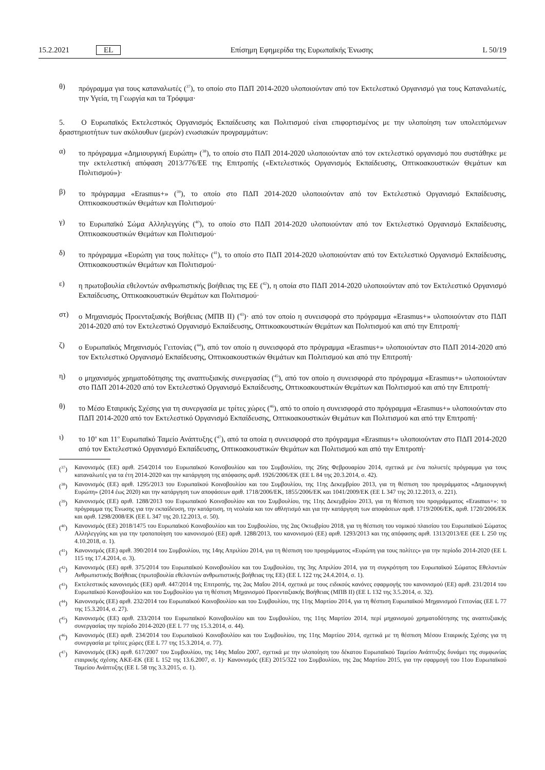15.2.2021 EL
Επίσημη Εφημερίδα της Ευρωπαϊκής Ένωσης L 50/19
θ) πρόγραμμα για τους καταναλωτές (<sup>37</sup>), το οποίο στο ΠΔΠ 2014-2020 υλοποιούνταν από τον Εκτελεστικό Οργανισμό για τους Καταναλωτές, την Υγεία, τη Γεωργία και τα Τρόφιμα·
5. Ο Ευρωπαϊκός Εκτελεστικός Οργανισμός Εκπαίδευσης και Πολιτισμού είναι επιφορτισμένος με την υλοποίηση των υπολειπόμενων δραστηριοτήτων των ακόλουθων (μερών) ενωσιακών προγραμμάτων:
α) το πρόγραμμα «Δημιουργική Ευρώπη» (<sup>38</sup>), το οποίο στο ΠΔΠ 2014-2020 υλοποιούνταν από τον εκτελεστικό οργανισμό που συστάθηκε με την εκτελεστική απόφαση 2013/776/ΕΕ της Επιτροπής («Εκτελεστικός Οργανισμός Εκπαίδευσης, Οπτικοακουστικών Θεμάτων και Πολιτισμού»)·
β) το πρόγραμμα «Erasmus+» (<sup>39</sup>), το οποίο στο ΠΔΠ 2014-2020 υλοποιούνταν από τον Εκτελεστικό Οργανισμό Εκπαίδευσης, Οπτικοακουστικών Θεμάτων και Πολιτισμού·
γ) το Ευρωπαϊκό Σώμα Αλληλεγγύης (<sup>40</sup>), το οποίο στο ΠΔΠ 2014-2020 υλοποιούνταν από τον Εκτελεστικό Οργανισμό Εκπαίδευσης, Οπτικοακουστικών Θεμάτων και Πολιτισμού·
δ) το πρόγραμμα «Ευρώπη για τους πολίτες» (<sup>41</sup>), το οποίο στο ΠΔΠ 2014-2020 υλοποιούνταν από τον Εκτελεστικό Οργανισμό Εκπαίδευσης, Οπτικοακουστικών Θεμάτων και Πολιτισμού·
ε) η πρωτοβουλία εθελοντών ανθρωπιστικής βοήθειας της ΕΕ (<sup>42</sup>), η οποία στο ΠΔΠ 2014-2020 υλοποιούνταν από τον Εκτελεστικό Οργανισμό Εκπαίδευσης, Οπτικοακουστικών Θεμάτων και Πολιτισμού·
στ) ο Μηχανισμός Προενταξιακής Βοήθειας (ΜΠΒ ΙΙ) (<sup>43</sup>)· από τον οποίο η συνεισφορά στο πρόγραμμα «Erasmus+» υλοποιούνταν στο ΠΔΠ 2014-2020 από τον Εκτελεστικό Οργανισμό Εκπαίδευσης, Οπτικοακουστικών Θεμάτων και Πολιτισμού και από την Επιτροπή·
ζ) ο Ευρωπαϊκός Μηχανισμός Γειτονίας (<sup>44</sup>), από τον οποίο η συνεισφορά στο πρόγραμμα «Erasmus+» υλοποιούνταν στο ΠΔΠ 2014-2020 από τον Εκτελεστικό Οργανισμό Εκπαίδευσης, Οπτικοακουστικών Θεμάτων και Πολιτισμού και από την Επιτροπή·
η) ο μηχανισμός χρηματοδότησης της αναπτυξιακής συνεργασίας (<sup>45</sup>), από τον οποίο η συνεισφορά στο πρόγραμμα «Erasmus+» υλοποιούνταν στο ΠΔΠ 2014-2020 από τον Εκτελεστικό Οργανισμό Εκπαίδευσης, Οπτικοακουστικών Θεμάτων και Πολιτισμού και από την Επιτροπή·
θ) το Μέσο Εταιρικής Σχέσης για τη συνεργασία με τρίτες χώρες (<sup>46</sup>), από το οποίο η συνεισφορά στο πρόγραμμα «Erasmus+» υλοποιούνταν στο ΠΔΠ 2014-2020 από τον Εκτελεστικό Οργανισμό Εκπαίδευσης, Οπτικοακουστικών Θεμάτων και Πολιτισμού και από την Επιτροπή·
ι) το 10<sup>ο</sup> και 11<sup>ο</sup> Ευρωπαϊκό Ταμείο Ανάπτυξης (<sup>47</sup>), από τα οποία η συνεισφορά στο πρόγραμμα «Erasmus+» υλοποιούνταν στο ΠΔΠ 2014-2020 από τον Εκτελεστικό Οργανισμό Εκπαίδευσης, Οπτικοακουστικών Θεμάτων και Πολιτισμού και από την Επιτροπή·
(<sup>37</sup>) Κανονισμός (ΕΕ) αριθ. 254/2014 του Ευρωπαϊκού Κοινοβουλίου και του Συμβουλίου, της 26ης Φεβρουαρίου 2014, σχετικά με ένα πολυετές πρόγραμμα για τους καταναλωτές για τα έτη 2014-2020 και την κατάργηση της απόφασης αριθ. 1926/2006/ΕΚ (ΕΕ L 84 της 20.3.2014, σ. 42).
(<sup>38</sup>) Κανονισμός (ΕΕ) αριθ. 1295/2013 του Ευρωπαϊκού Κοινοβουλίου και του Συμβουλίου, της 11ης Δεκεμβρίου 2013, για τη θέσπιση του προγράμματος «Δημιουργική Ευρώπη» (2014 έως 2020) και την κατάργηση των αποφάσεων αριθ. 1718/2006/ΕΚ, 1855/2006/ΕΚ και 1041/2009/ΕΚ (ΕΕ L 347 της 20.12.2013, σ. 221).
(<sup>39</sup>) Κανονισμός (ΕΕ) αριθ. 1288/2013 του Ευρωπαϊκού Κοινοβουλίου και του Συμβουλίου, της 11ης Δεκεμβρίου 2013, για τη θέσπιση του προγράμματος «Erasmus+»: το πρόγραμμα της Ένωσης για την εκπαίδευση, την κατάρτιση, τη νεολαία και τον αθλητισμό και για την κατάργηση των αποφάσεων αριθ. 1719/2006/ΕΚ, αριθ. 1720/2006/ΕΚ και αριθ. 1298/2008/ΕΚ (ΕΕ L 347 της 20.12.2013, σ. 50).
(<sup>40</sup>) Κανονισμός (ΕΕ) 2018/1475 του Ευρωπαϊκού Κοινοβουλίου και του Συμβουλίου, της 2ας Οκτωβρίου 2018, για τη θέσπιση του νομικού πλαισίου του Ευρωπαϊκού Σώματος Αλληλεγγύης και για την τροποποίηση του κανονισμού (ΕΕ) αριθ. 1288/2013, του κανονισμού (ΕΕ) αριθ. 1293/2013 και της απόφασης αριθ. 1313/2013/ΕΕ (ΕΕ L 250 της 4.10.2018, σ. 1).
(<sup>41</sup>) Κανονισμός (ΕΕ) αριθ. 390/2014 του Συμβουλίου, της 14ης Απριλίου 2014, για τη θέσπιση του προγράμματος «Ευρώπη για τους πολίτες» για την περίοδο 2014-2020 (ΕΕ L 115 της 17.4.2014, σ. 3).
(<sup>42</sup>) Κανονισμός (ΕΕ) αριθ. 375/2014 του Ευρωπαϊκού Κοινοβουλίου και του Συμβουλίου, της 3ης Απριλίου 2014, για τη συγκρότηση του Ευρωπαϊκού Σώματος Εθελοντών Ανθρωπιστικής Βοήθειας (πρωτοβουλία εθελοντών ανθρωπιστικής βοήθειας της ΕΕ) (ΕΕ L 122 της 24.4.2014, σ. 1).
(<sup>43</sup>) Εκτελεστικός κανονισμός (ΕΕ) αριθ. 447/2014 της Επιτροπής, της 2ας Μαΐου 2014, σχετικά με τους ειδικούς κανόνες εφαρμογής του κανονισμού (ΕΕ) αριθ. 231/2014 του Ευρωπαϊκού Κοινοβουλίου και του Συμβουλίου για τη θέσπιση Μηχανισμού Προενταξιακής Βοήθειας (ΜΠΒ ΙΙ) (ΕΕ L 132 της 3.5.2014, σ. 32).
(<sup>44</sup>) Κανονισμός (ΕΕ) αριθ. 232/2014 του Ευρωπαϊκού Κοινοβουλίου και του Συμβουλίου, της 11ης Μαρτίου 2014, για τη θέσπιση Ευρωπαϊκού Μηχανισμού Γειτονίας (ΕΕ L 77 της 15.3.2014, σ. 27).
(<sup>45</sup>) Κανονισμός (ΕΕ) αριθ. 233/2014 του Ευρωπαϊκού Κοινοβουλίου και του Συμβουλίου, της 11ης Μαρτίου 2014, περί μηχανισμού χρηματοδότησης της αναπτυξιακής συνεργασίας την περίοδο 2014-2020 (ΕΕ L 77 της 15.3.2014, σ. 44).
(<sup>46</sup>) Κανονισμός (ΕΕ) αριθ. 234/2014 του Ευρωπαϊκού Κοινοβουλίου και του Συμβουλίου, της 11ης Μαρτίου 2014, σχετικά με τη θέσπιση Μέσου Εταιρικής Σχέσης για τη συνεργασία με τρίτες χώρες (ΕΕ L 77 της 15.3.2014, σ. 77).
(<sup>47</sup>) Κανονισμός (ΕΚ) αριθ. 617/2007 του Συμβουλίου, της 14ης Μαΐου 2007, σχετικά με την υλοποίηση του δέκατου Ευρωπαϊκού Ταμείου Ανάπτυξης δυνάμει της συμφωνίας εταιρικής σχέσης ΑΚΕ-ΕΚ (ΕΕ L 152 της 13.6.2007, σ. 1)· Κανονισμός (ΕΕ) 2015/322 του Συμβουλίου, της 2ας Μαρτίου 2015, για την εφαρμογή του 11ου Ευρωπαϊκού Ταμείου Ανάπτυξης (ΕΕ L 58 της 3.3.2015, σ. 1).